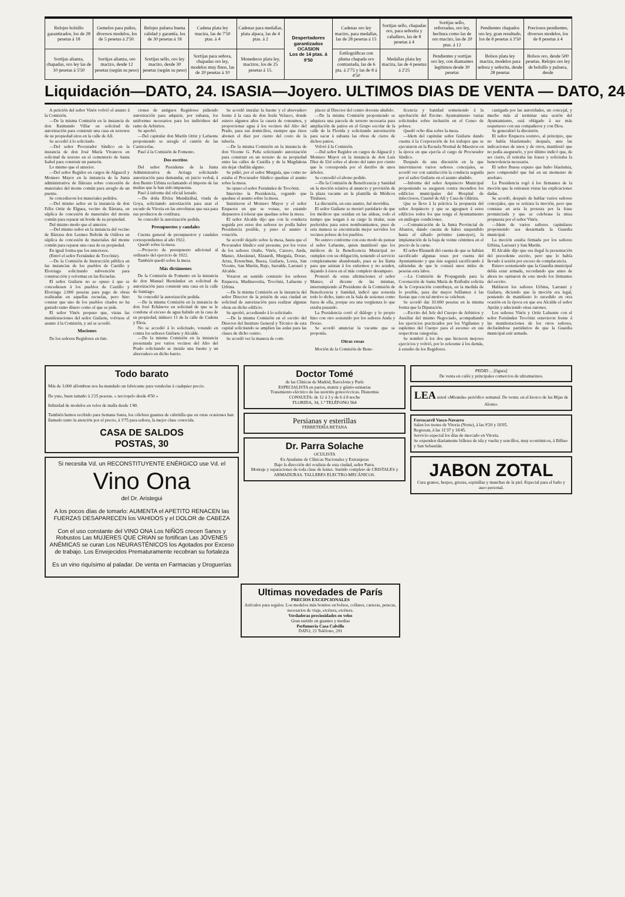| Relojes bolsillo garantizados, los de 28 pesetas á 18 | Gemelos para puños, diversos modelos, los de 5 pesetas á 2'50. | Relojes pulsera buena calidad y garantía, los de 30 pesetas á 18 | Cadena plata ley maciza, las de 7'50 ptas. á 4 | Cadenas para medallas, plata alpaca, las de 4 ptas. á 2 | Despertadores garantizados OCASION Los de 14 ptas. á 9'50 | Cadenas oro ley macizo, para medallas, las de 28 pesetas á 15 | Sortijas sello, chapadas oro, para señorita y caballero, las de 8 pesetas á 4 | Sortijas sello, reforzadas, oro ley, hechura como las de oro macizo, las de 20 ptas. á 12 | Pendientes chapados oro ley, gran resultado, los de 8 pesetas á 3'50 | Preciosos pendientes, diversos modelos, los de 8 pesetas á 4 |
| Sortijas alianza, chapadas, oro ley las de 10 pesetas á 5'50 | Sortijas alianza, oro macizo, desde 12 pesetas (según su peso) | Sortijas sello, oro ley macizo, desde 30 pesetas (según su peso) | Sortijas para señora, chapadas oro ley, modelos muy finos, las de 20 pesetas á 10 | Monederos plata ley, macizos, los de 25 pesetas á 15. | | Estilográficas con pluma chapada oro contrastada, las de 6 pta. á 2'75 y las de 8 á 4'50 | Medallas plata ley maciza, las de 4 pesetas á 2'25 | Pendientes y sortijas oro ley, con diamantes legítimos desde 30 pesetas | Bolsos plata ley maciza, modelos para señora y señorita, desde 28 pesetas | Bolsos oro, desde 500 pesetas. Relojes oro ley de bolsillo y pulsera, desde |
Liquidación—DATO, 24. ISASIA—Joyero. ULTIMOS DIAS DE VENTA — DATO, 24
A petición del señor Vinós volvió el asunto á la Comisión.
—De la misma Comisión en la instancia de don Raimundo Villar en solicitud de autorización para construir una casa en terrenos de su propiedad sitos en la calle de Alí.
Se accedió á lo solicitado.
—Del señor Procurador Síndico en la instancia de don José María Vivancos en solicitud de terreno en el cementerio de Santa Isabel para construir un panteón.
Lo mismo que el anterior.
—Del señor Regidor en cargos de Alguacil y Montero Mayor en la instancia de la Junta administrativa de Ilárraza sobre concesión de materiales del monte común para arreglo de un puente.
Se concedieron los materiales pedidos.
—Del mismo señor en la instancia de don Félix Ortiz de Elguea, vecino de Ilárraza, en súplica de concesión de materiales del monte común para reparar un borde de su propiedad.
Del mismo modo que el anterior.
—Del mismo señor en la instancia del vecino de Ilárraza don Lesmes Beltrán de Otálora en súplica de concesión de materiales del monte común para reparar una casa de su propiedad.
En igual forma que los anteriores.
(Entró el señor Fernández de Trocóniz).
—De la Comisión de Instrucción pública en las instancias de los pueblos de Castillo y Elorriaga solicitando subvención para construcción y reformas en las Escuelas.
El señor Guilarte no se opuso á que se concediesen á los pueblos de Castillo y Elorriaga 2.000 pesetas para pago de obras realizadas en aquellas escuelas, pero hizo constar que uno de los pueblos citados no ha gastado tanto dinero como el que se pide.
El señor Vinós propuso que, vistas las manifestaciones del señor Guilarte, volviese el asunto á la Comisión, y así se acordó.
Mociones
De los señores Regidores en fun-
ciones de antiguos Regidores pidiendo autorización para adquirir, por subasta, los uniformes necesarios para los individuos del ramo de Arbitrios.
Se aprobó.
—Del capitular don Martín Ortiz y Lafuente proponiendo se arregle el cantón de las Carnicerías.
Pasó á la Comisión de Fomento.
Dos escritos
Del señor Presidente de la Junta Administrativa de Arriaga solicitando autorización para demandar, en juicio verbal, á don Benito Urbina reclamando el importe de las multas que le han sido impuestas.
Pasó á informe del oficial letrado.
—De doña Elvira Mendizábal, viuda de Goya, solicitando autorización para usar el escudo de Vitoria en las envolturas que usa para sus productos de confitura.
Se concedió la autorización pedida.
Presupuestos y caudales
Cuenta general de presupuestos y caudales correspondientes al año 1922.
Quedó sobre la mesa.
—Proyecto de presupuesto adicional al ordinario del ejercicio de 1922.
También quedó sobre la mesa.
Más dictámenes
De la Comisión de Fomento en la instancia de don Manuel Hernández en solicitud de autorización para construir una casa en la calle de Santiago.
Se concedió la autorización pedida.
—De la misma Comisión en la instancia de don José Echánove en solicitud de que se le condone el exceso de agua habido en la casa de su propiedad, número 11 de la calle de Cadena y Eleta.
No se accedió á lo solicitado, votando en contra los señores Guilarte y Alcalde.
—De la misma Comisión en la instancia presentada por varios vecinos del Alto del Prado solicitando se instale una fuente y un abrevadero en dicho barrio.
Se acordó instalar la fuente y el abrevadero frente á la casa de don Jesús Velasco, donde estuvo algunos años la caseta de consumos, y proporcionar agua á los vecinos del Alto del Prado, para sus domicilios, siempre que éstos abonen el diez por ciento del costo de la tubería.
—De la misma Comisión en la instancia de don Vicente G. Peña solicitando autorización para construir en un terreno de su propiedad entre las calles de Castilla y de la Magdalena sin dejar chaflán alguno.
Se pidió, por el señor Murguía, que como no estaba el Procurador Síndico quedase el asunto sobre la mesa.
Se opuso el señor Fernández de Trocóniz.
Intervino la Presidencia, rogando que quedase el asunto sobre la mesa.
Insistieron el Montero Mayor y el señor Ezquerra en que se votase, no estando dispuestos á tolerar que quedase sobre la mesa.
El señor Alcalde dijo que con la conducta seguida por estos dos señores no podía haber Presidencia posible, y puso el asunto á votación.
Se acordó dejarlo sobre la mesa, hasta que el Procurador Síndico esté presente, por los votos de los señores Otaño, Vinós, Carrero, Anda, Manso, Aberásturi, Elzaurdi, Murguía, Dorao, Ariza, Errenchun, Buesa, Guilarte, Lorza, San Vicente, San Martín, Bajo, Sarralde, Larrauri y Alcalde.
Votaron en sentido contrario los señores Ezquerra, Madinaveitia, Trocóniz, Lafuente y Urbina.
—De la misma Comisión en la instancia del señor Director de la prisión de esta ciudad en solicitud de autorización para realizar algunas obras en dicho edificio.
Se aprobó, accediendo á lo solicitado.
—De la misma Comisión en el escrito del Director del Instituto General y Técnico de esta capital solicitando se amplíen las aulas para las clases de dicho centro.
Se acordó ver la manera de com-
placer al Director del centro docente aludido.
—De la misma Comisión proponiendo se adquiera una parcela de terreno necesaria para ampliación de patios en el Grupo escolar de la calle de la Florida y solicitando autorización para sacar á subasta las obras de cierre de dichos patios.
Volvió á la Comisión.
—Del señor Regidor en cargos de Alguacil y Montero Mayor en la instancia de don Luis Díez de Uré sobre el abono del tanto por ciento que le corresponda por el derribo de unos árboles.
Se concedió el abono pedido.
—De la Comisión de Beneficencia y Sanidad en la moción relativa al anuncio y provisión de la plaza vacante en la plantilla de Médicos Titulares.
La discusión, en este asunto, fué movidita.
El señor Guilarte se mostró partidario de que los médicos que residan en las aldeas, todo el tiempo que tengan á su cargo la titular, sean preferidos para estos nombramientos, pues de esta manera se encontrarán mejor servidos los vecinos pobres de los pueblos.
No estuvo conforme con este modo de pensar el señor Lafuente, quien manifestó que los médicos de la Beneficencia Municipal no cumplen con su obligación, teniendo el servicio completamente abandonado, pues se les llama para que asistan á los enfermos y no acuden, dejando á éstos en el más completo desamparo.
Protestó de estas afirmaciones el señor Manso; el dicente de las mismas, interrumpiendo al Presidente de la Comisión de Beneficencia y Sanidad, indicó que sostenía todo lo dicho, tanto en la Sala de sesiones como fuera de ella, porque era una vergüenza lo que estaba pasando.
La Presidencia cortó el diálogo y lo propio hizo con otro sostenido por los señores Anda y Dorao.
Se acordó anunciar la vacante que se proponía.
Otras cosas
Moción de la Comisión de Bene-
ficencia y Sanidad sometiendo á la aprobación del Excmo. Ayuntamiento varias solicitudes sobre inclusión en el Censo de pobres.
Quedó ocho días sobre la mesa.
—Idem del capitular señor Guilarte dando cuenta á la Corporación de los trabajos que se ejecutaron en la Escuela Normal de Maestros en la época en que ejercía el cargo de Procurador Síndico.
Después de una discusión en la que intervinieron varios señores concejales, se acordó ver con satisfacción la conducta seguida por el señor Guilarte en el asunto aludido.
—Informe del señor Arquitecto Municipal proponiendo se aseguren contra incendios los edificios municipales del Hospital de infecciosos, Cuartel de Alí y Casa de Olárizu.
Que se lleve á la práctica la propuesta del señor Arquitecto y que se agreguen á estos edificios todos los que tenga el Ayuntamiento en análogas condiciones.
—Comunicación de la Junta Provincial de Abastos, dando cuenta de haber suspendido hasta el sábado próximo (anteayer), la implantación de la baja de veinte céntimos en el precio de la carne.
El señor Elzaurdi dió cuenta de que se habían sacrificado algunas reses por cuenta del Ayuntamiento y que éste seguirá sacrificando á sabiendas de que le costará unos miles de pesetas esta labor.
—La Comisión de Propaganda para la Coronación de Santa María de Estíbaliz solicita de la Corporación contribuya, en la medida de lo posible, para dar mayor brillantez á las fiestas que con tal motivo se celebren.
Se acordó dar 10.000 pesetas en la misma forma que la Diputación.
—Escrito del Jefe del Cuerpo de Arbitrios y Auxiliar del mismo Negociado, acompañando los ejercicios practicados por los Vigilantes y suplentes del Cuerpo para el ascenso en sus respectivas categorías.
Se nombró á los dos que hicieron mejores ejercicios y volvió, por lo referente á los demás, á estudio de los Regidores.
castigada por las autoridades, un concejal, y mucho más al terminar una sesión del Ayuntamiento, está obligado á ser más respetuoso con sus compañeros y con Dios.
Se generalizó la discusión.
El señor Ezquerra sostuvo, al principio, que no había blasfemado; después, ante las indicaciones de unos y de otros, manifestó que no pedía asegurarlo, y por último indicó que, de ser cierto, él retiraba las frases y solicitaba la benevolencia necesaria.
El señor Buesa expuso que hubo blasfemia, pero comprendió que fué en un momento de arrebato.
La Presidencia rogó á los firmantes de la moción que la retirasen vistas las explicaciones dadas.
Se acordó, después de hablar varios señores concejales, que se retirara la moción, pero que constase en acta la protesta por la frase pronunciada y que se celebrase la misa propuesta por el señor Vinós.
—Idem de varios señores capitulares proponiendo sea desarmada la Guardia municipal.
La moción estaba firmada por los señores Urbina, Larrauri y San Martín.
El Alcalde dijo que era ilegal la presentación del precedente escrito, pero que lo había llevado á sesión por exceso de complacencia.
Estuvo sosteniendo que la Guardia municipal debía estar armada, recordando que antes de ahora no opinaron de este modo los firmantes del escrito.
Hablaron los señores Urbina, Larrauri y Guilarte, diciendo que la moción era legal, poniendo de manifiesto lo sucedido en otra ocasión en la época en que era Alcalde el señor Apráiz y aduciendo otras razones.
Los señores Vinós y Ortiz Lafuente con el señor Fernández Trocóniz estuvieron frente á las manifestaciones de los otros señores, declarándose partidarios de que la Guardia municipal esté armada.
Todo barato
Más de 3.000 alfombras nos ha mandado un fabricante para venderlas á cualquier precio.
De yute, buen tamaño á 2'25 pesetas. » terciopelo desde 4'50 »
Infinidad de modelos en velos de malla desde 1'40.
También hemos recibido para Semana Santa, los célebres guantes de cabritilla que en otras ocasiones han llamado tanto la atención por el precio, á 3'75 para señora, la mejor clase conocida.
CASA DE SALDOS
POSTAS, 30
Si necesita Vd. un RECONSTITUYENTE ENÉRGICO use Vd. el
Vino Ona
del Dr. Aristegui
A los pocos días de tomarlo: AUMENTA el APETITO RENACEN las FUERZAS DESAPARECEN los VAHIDOS y el DOLOR de CABEZA
Con el uso constante del VINO ONA Los NIÑOS crecen Sanos y Robustos Las MUJERES QUE CRIAN se fortifican Las JÓVENES ANÉMICAS se curan Los NEURASTÉNICOS los Agotados por Exceso de trabajo. Los Envejecidos Prematuramente recobran su fortaleza
Es un vino riquísimo al paladar. De venta en Farmacias y Droguerías
Doctor Tomé
de las Clínicas de Madrid, Barcelona y París
ESPECIALISTA en partos, matriz y génito-urinarias
Tratamiento eléctrico de las uretritis gonocóccicas. Diatermia
CONSULTA: de 12 á 3 y de 6 á 8 noche
FLORIDA, 34, 1.º TELÉFONO 564
Persianas y esterillas
FERRETERIA RETANA
Dr. Parra Solache
OCULISTA
Ex Ayudante de Clínicas Nacionales y Extranjeras
Bajo la dirección del oculista de esta ciudad, señor Parra.
Montaje y reparaciones de toda clase de lentes. Surtido completo de CRISTALES y ARMADURAS. TALLERES ELECTRO-MECÁNICOS.
PEDID ... [figura]
De venta en cafés y principales comercios de ultramarinos.
LEA usted «Miranda» periódico semanal. De venta: en el kiosco de las Hijas de Alonso.
Ferrocarril Vasco-Navarro
Salen los trenes de Vitoria (Norte), á las 9'20 y 16'05.
Regresan, á las 11'37 y 16'45.
Servicio especial los días de mercado en Vitoria.
Se expenden diariamente billetes de ida y vuelta y sencillos, muy económicos, á Bilbao y San Sebastián.
JABON ZOTAL
Cura granos, herpes, grietas, espinillas y manchas de la piel. Especial para el baño y aseo personal.
Ultimas novedades de París
PRECIOS EXCEPCIONALES
Artículos para regalos. Los modelos más bonitos en bolsos, collares, carteras, petacas, necesarios de viaje, etcétera, etcétera.
Verdaderas preciosidades en velos
Gran surtido en guantes y medias
Perfumería Casa Calvillo
DATO, 21 Teléfono, 291